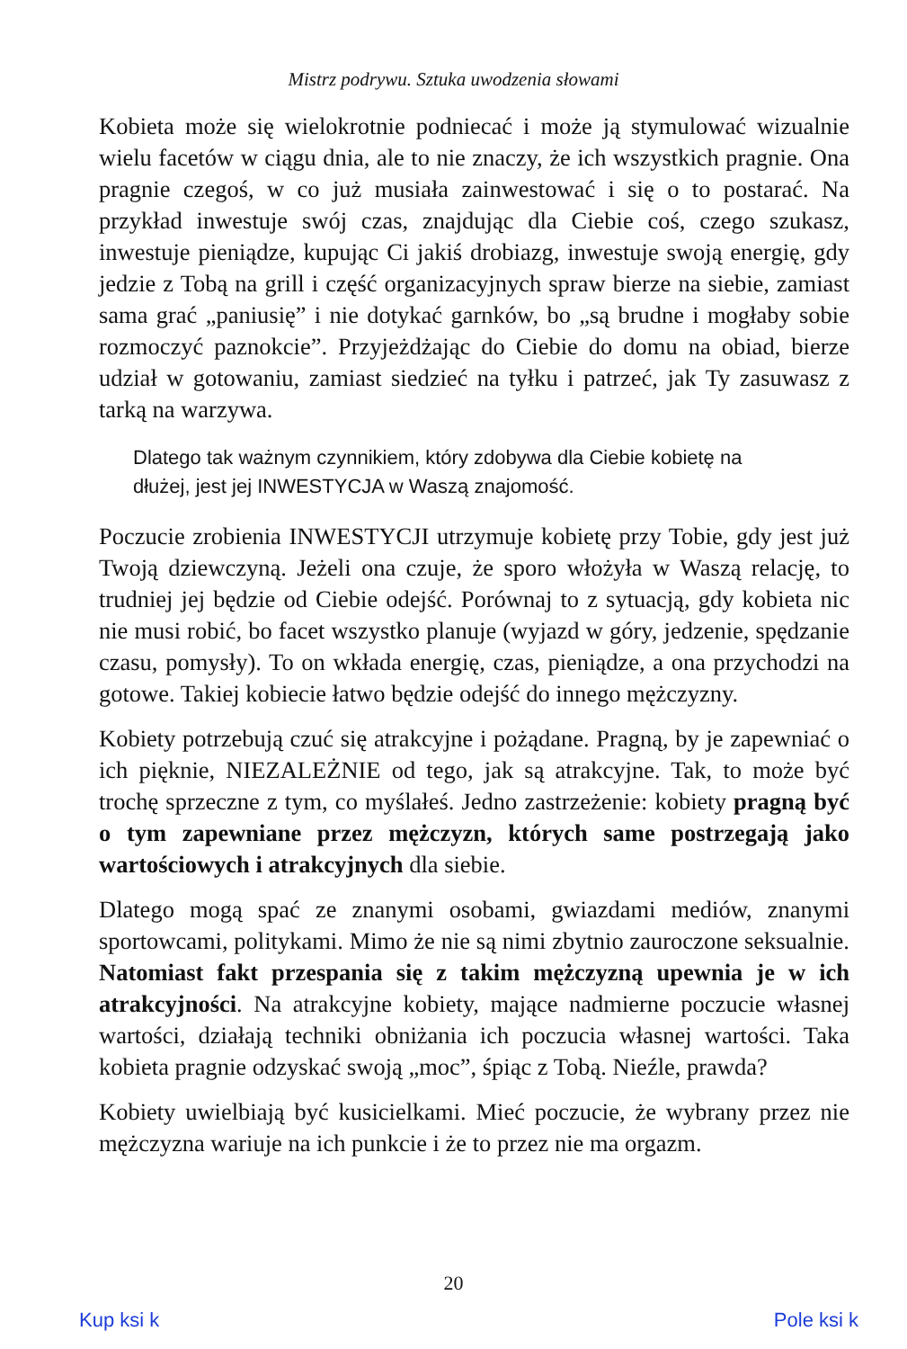Mistrz podrywu. Sztuka uwodzenia słowami
Kobieta może się wielokrotnie podniecać i może ją stymulować wizualnie wielu facetów w ciągu dnia, ale to nie znaczy, że ich wszystkich pragnie. Ona pragnie czegoś, w co już musiała zainwestować i się o to postarać. Na przykład inwestuje swój czas, znajdując dla Ciebie coś, czego szukasz, inwestuje pieniądze, kupując Ci jakiś drobiazg, inwestuje swoją energię, gdy jedzie z Tobą na grill i część organizacyjnych spraw bierze na siebie, zamiast sama grać „paniusię” i nie dotykać garnków, bo „są brudne i mogłaby sobie rozmoczyć paznokcie”. Przyjeżdżając do Ciebie do domu na obiad, bierze udział w gotowaniu, zamiast siedzieć na tyłku i patrzeć, jak Ty zasuwasz z tarką na warzywa.
Dlatego tak ważnym czynnikiem, który zdobywa dla Ciebie kobietę na dłużej, jest jej INWESTYCJA w Waszą znajomość.
Poczucie zrobienia INWESTYCJI utrzymuje kobietę przy Tobie, gdy jest już Twoją dziewczyną. Jeżeli ona czuje, że sporo włożyła w Waszą relację, to trudniej jej będzie od Ciebie odejść. Porównaj to z sytuacją, gdy kobieta nic nie musi robić, bo facet wszystko planuje (wyjazd w góry, jedzenie, spędzanie czasu, pomysły). To on wkłada energię, czas, pieniądze, a ona przychodzi na gotowe. Takiej kobiecie łatwo będzie odejść do innego mężczyzny.
Kobiety potrzebują czuć się atrakcyjne i pożądane. Pragną, by je zapewniać o ich pięknie, NIEZALEŻNIE od tego, jak są atrakcyjne. Tak, to może być trochę sprzeczne z tym, co myślałeś. Jedno zastrzeżenie: kobiety pragną być o tym zapewniane przez mężczyzn, których same postrzegają jako wartościowych i atrakcyjnych dla siebie.
Dlatego mogą spać ze znanymi osobami, gwiazdami mediów, znanymi sportowcami, politykami. Mimo że nie są nimi zbytnio zauroczone seksualnie. Natomiast fakt przespania się z takim mężczyzną upewnia je w ich atrakcyjności. Na atrakcyjne kobiety, mające nadmierne poczucie własnej wartości, działają techniki obniżania ich poczucia własnej wartości. Taka kobieta pragnie odzyskać swoją „moc”, śpiąc z Tobą. Nieźle, prawda?
Kobiety uwielbiają być kusicielkami. Mieć poczucie, że wybrany przez nie mężczyzna wariuje na ich punkcie i że to przez nie ma orgazm.
20
Kup ksi k Pole ksi k